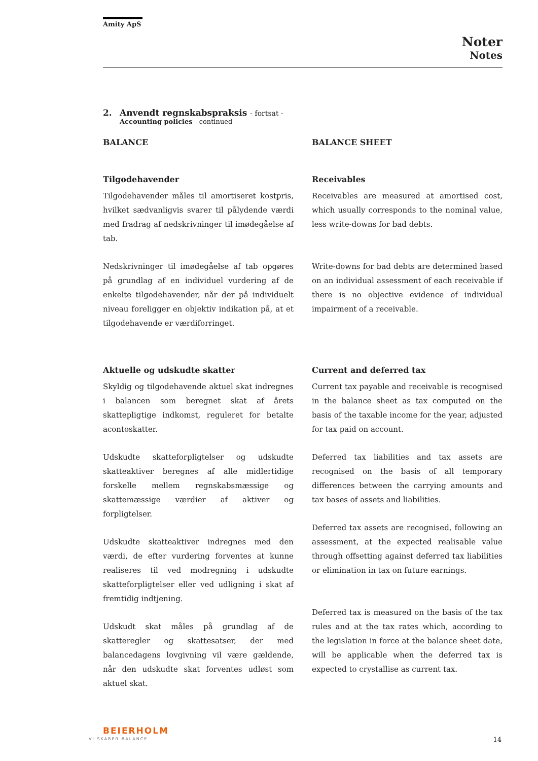Amity ApS
Noter
Notes
2. Anvendt regnskabspraksis - fortsat -
Accounting policies - continued -
BALANCE
Tilgodehavender
Tilgodehavender måles til amortiseret kostpris, hvilket sædvanligvis svarer til pålydende værdi med fradrag af nedskrivninger til imødegåelse af tab.
Nedskrivninger til imødegåelse af tab opgøres på grundlag af en individuel vurdering af de enkelte tilgodehavender, når der på individuelt niveau foreligger en objektiv indikation på, at et tilgodehavende er værdiforringet.
Aktuelle og udskudte skatter
Skyldig og tilgodehavende aktuel skat indregnes i balancen som beregnet skat af årets skattepligtige indkomst, reguleret for betalte acontoskatter.
Udskudte skatteforpligtelser og udskudte skatteaktiver beregnes af alle midlertidige forskelle mellem regnskabsmæssige og skattemæssige værdier af aktiver og forpligtelser.
Udskudte skatteaktiver indregnes med den værdi, de efter vurdering forventes at kunne realiseres til ved modregning i udskudte skatteforpligtelser eller ved udligning i skat af fremtidig indtjening.
Udskudt skat måles på grundlag af de skatteregler og skattesatser, der med balancedagens lovgivning vil være gældende, når den udskudte skat forventes udløst som aktuel skat.
BALANCE SHEET
Receivables
Receivables are measured at amortised cost, which usually corresponds to the nominal value, less write-downs for bad debts.
Write-downs for bad debts are determined based on an individual assessment of each receivable if there is no objective evidence of individual impairment of a receivable.
Current and deferred tax
Current tax payable and receivable is recognised in the balance sheet as tax computed on the basis of the taxable income for the year, adjusted for tax paid on account.
Deferred tax liabilities and tax assets are recognised on the basis of all temporary differences between the carrying amounts and tax bases of assets and liabilities.
Deferred tax assets are recognised, following an assessment, at the expected realisable value through offsetting against deferred tax liabilities or elimination in tax on future earnings.
Deferred tax is measured on the basis of the tax rules and at the tax rates which, according to the legislation in force at the balance sheet date, will be applicable when the deferred tax is expected to crystallise as current tax.
BEIERHOLM
VI SKABER BALANCE 14